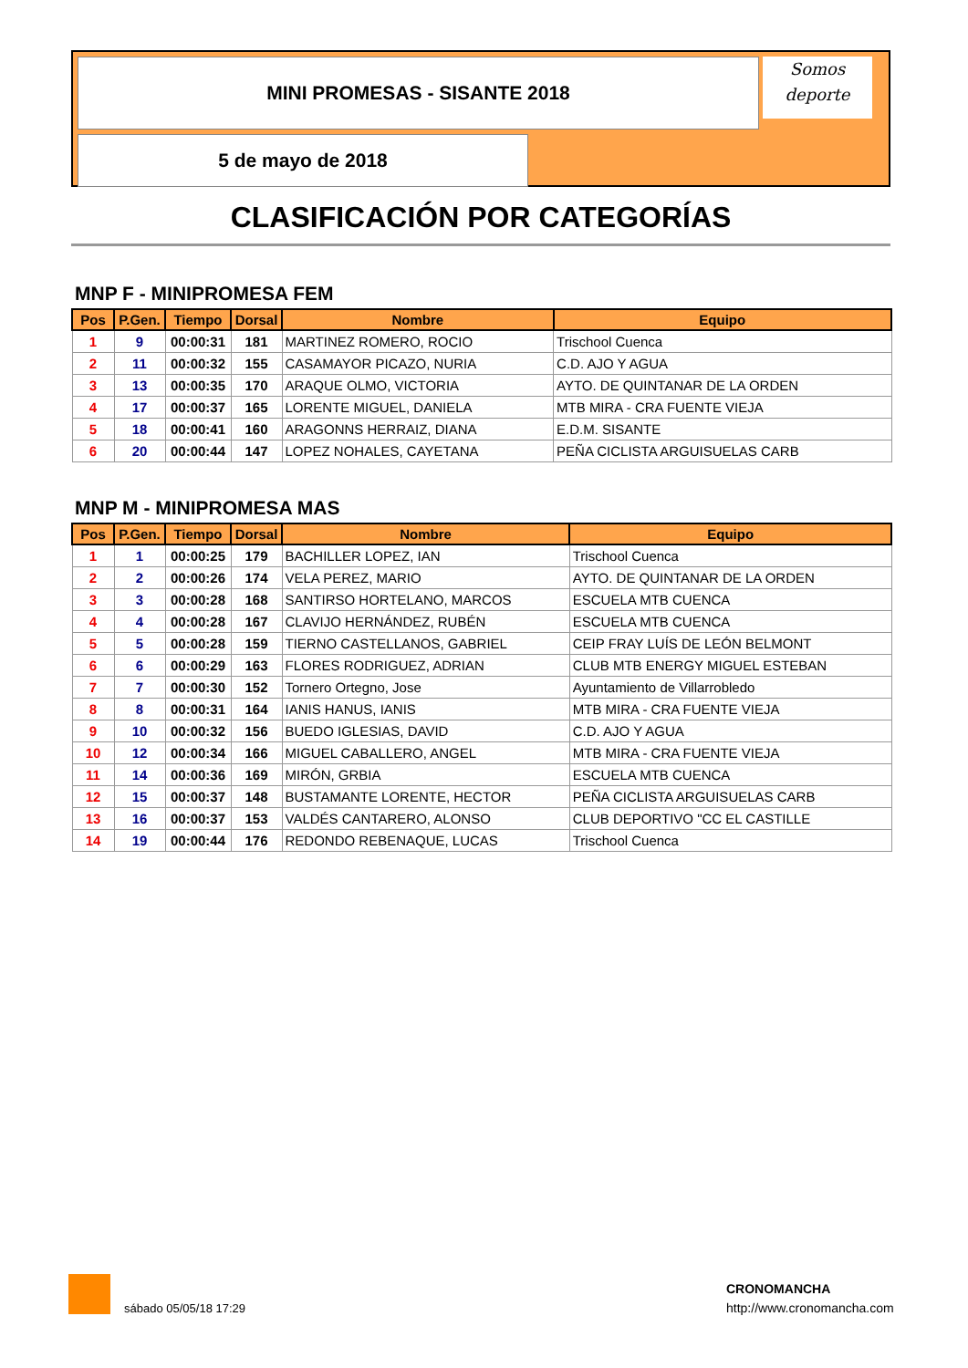MINI PROMESAS - SISANTE 2018
Somos
deporte
5 de mayo de 2018
CLASIFICACIÓN POR CATEGORÍAS
MNP F - MINIPROMESA FEM
| Pos | P.Gen. | Tiempo | Dorsal | Nombre | Equipo |
| --- | --- | --- | --- | --- | --- |
| 1 | 9 | 00:00:31 | 181 | MARTINEZ ROMERO, ROCIO | Trischool Cuenca |
| 2 | 11 | 00:00:32 | 155 | CASAMAYOR PICAZO, NURIA | C.D. AJO Y AGUA |
| 3 | 13 | 00:00:35 | 170 | ARAQUE OLMO, VICTORIA | AYTO. DE QUINTANAR DE LA ORDEN |
| 4 | 17 | 00:00:37 | 165 | LORENTE MIGUEL, DANIELA | MTB MIRA - CRA FUENTE VIEJA |
| 5 | 18 | 00:00:41 | 160 | ARAGONNS HERRAIZ, DIANA | E.D.M. SISANTE |
| 6 | 20 | 00:00:44 | 147 | LOPEZ NOHALES, CAYETANA | PEÑA CICLISTA ARGUISUELAS CARB |
MNP M - MINIPROMESA MAS
| Pos | P.Gen. | Tiempo | Dorsal | Nombre | Equipo |
| --- | --- | --- | --- | --- | --- |
| 1 | 1 | 00:00:25 | 179 | BACHILLER LOPEZ, IAN | Trischool Cuenca |
| 2 | 2 | 00:00:26 | 174 | VELA PEREZ, MARIO | AYTO. DE QUINTANAR DE LA ORDEN |
| 3 | 3 | 00:00:28 | 168 | SANTIRSO HORTELANO, MARCOS | ESCUELA MTB CUENCA |
| 4 | 4 | 00:00:28 | 167 | CLAVIJO HERNÁNDEZ, RUBÉN | ESCUELA MTB CUENCA |
| 5 | 5 | 00:00:28 | 159 | TIERNO CASTELLANOS, GABRIEL | CEIP FRAY LUÍS DE LEÓN BELMONT |
| 6 | 6 | 00:00:29 | 163 | FLORES RODRIGUEZ, ADRIAN | CLUB MTB ENERGY MIGUEL ESTEBAN |
| 7 | 7 | 00:00:30 | 152 | Tornero Ortegno, Jose | Ayuntamiento de Villarrobledo |
| 8 | 8 | 00:00:31 | 164 | IANIS HANUS, IANIS | MTB MIRA - CRA FUENTE VIEJA |
| 9 | 10 | 00:00:32 | 156 | BUEDO IGLESIAS, DAVID | C.D. AJO Y AGUA |
| 10 | 12 | 00:00:34 | 166 | MIGUEL CABALLERO, ANGEL | MTB MIRA - CRA FUENTE VIEJA |
| 11 | 14 | 00:00:36 | 169 | MIRÓN, GRBIA | ESCUELA MTB CUENCA |
| 12 | 15 | 00:00:37 | 148 | BUSTAMANTE LORENTE, HECTOR | PEÑA CICLISTA ARGUISUELAS CARB |
| 13 | 16 | 00:00:37 | 153 | VALDÉS CANTARERO, ALONSO | CLUB DEPORTIVO "CC EL CASTILLE |
| 14 | 19 | 00:00:44 | 176 | REDONDO REBENAQUE, LUCAS | Trischool Cuenca |
sábado 05/05/18 17:29
CRONOMANCHA
http://www.cronomancha.com